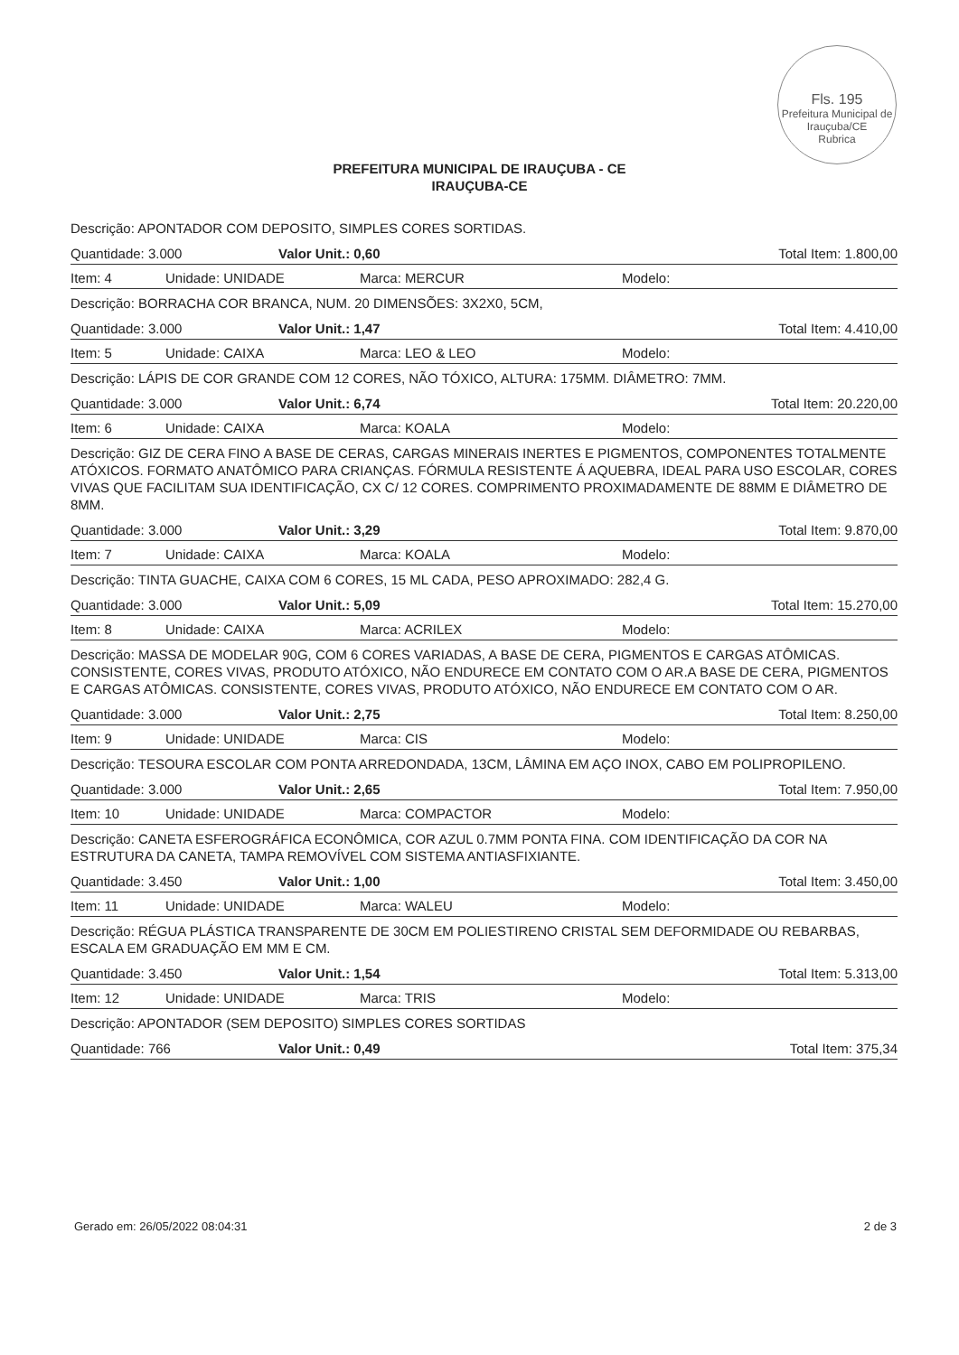Fls. 195
Prefeitura Municipal de Irauçuba/CE
Rubrica
PREFEITURA MUNICIPAL DE IRAUÇUBA - CE
IRAUÇUBA-CE
Descrição: APONTADOR COM DEPOSITO, SIMPLES CORES SORTIDAS.
Quantidade: 3.000 Valor Unit.: 0,60 Total Item: 1.800,00
Item: 4 Unidade: UNIDADE Marca: MERCUR Modelo:
Descrição: BORRACHA COR BRANCA, NUM. 20 DIMENSÕES: 3X2X0, 5CM,
Quantidade: 3.000 Valor Unit.: 1,47 Total Item: 4.410,00
Item: 5 Unidade: CAIXA Marca: LEO & LEO Modelo:
Descrição: LÁPIS DE COR GRANDE COM 12 CORES, NÃO TÓXICO, ALTURA: 175MM. DIÂMETRO: 7MM.
Quantidade: 3.000 Valor Unit.: 6,74 Total Item: 20.220,00
Item: 6 Unidade: CAIXA Marca: KOALA Modelo:
Descrição: GIZ DE CERA FINO A BASE DE CERAS, CARGAS MINERAIS INERTES E PIGMENTOS, COMPONENTES TOTALMENTE ATÓXICOS. FORMATO ANATÔMICO PARA CRIANÇAS. FÓRMULA RESISTENTE Á AQUEBRA, IDEAL PARA USO ESCOLAR, CORES VIVAS QUE FACILITAM SUA IDENTIFICAÇÃO, CX C/ 12 CORES. COMPRIMENTO PROXIMADAMENTE DE 88MM E DIÂMETRO DE 8MM.
Quantidade: 3.000 Valor Unit.: 3,29 Total Item: 9.870,00
Item: 7 Unidade: CAIXA Marca: KOALA Modelo:
Descrição: TINTA GUACHE, CAIXA COM 6 CORES, 15 ML CADA, PESO APROXIMADO: 282,4 G.
Quantidade: 3.000 Valor Unit.: 5,09 Total Item: 15.270,00
Item: 8 Unidade: CAIXA Marca: ACRILEX Modelo:
Descrição: MASSA DE MODELAR 90G, COM 6 CORES VARIADAS, A BASE DE CERA, PIGMENTOS E CARGAS ATÔMICAS. CONSISTENTE, CORES VIVAS, PRODUTO ATÓXICO, NÃO ENDURECE EM CONTATO COM O AR.A BASE DE CERA, PIGMENTOS E CARGAS ATÔMICAS. CONSISTENTE, CORES VIVAS, PRODUTO ATÓXICO, NÃO ENDURECE EM CONTATO COM O AR.
Quantidade: 3.000 Valor Unit.: 2,75 Total Item: 8.250,00
Item: 9 Unidade: UNIDADE Marca: CIS Modelo:
Descrição: TESOURA ESCOLAR COM PONTA ARREDONDADA, 13CM, LÂMINA EM AÇO INOX, CABO EM POLIPROPILENO.
Quantidade: 3.000 Valor Unit.: 2,65 Total Item: 7.950,00
Item: 10 Unidade: UNIDADE Marca: COMPACTOR Modelo:
Descrição: CANETA ESFEROGRÁFICA ECONÔMICA, COR AZUL 0.7MM PONTA FINA. COM IDENTIFICAÇÃO DA COR NA ESTRUTURA DA CANETA, TAMPA REMOVÍVEL COM SISTEMA ANTIASFIXIANTE.
Quantidade: 3.450 Valor Unit.: 1,00 Total Item: 3.450,00
Item: 11 Unidade: UNIDADE Marca: WALEU Modelo:
Descrição: RÉGUA PLÁSTICA TRANSPARENTE DE 30CM EM POLIESTIRENO CRISTAL SEM DEFORMIDADE OU REBARBAS, ESCALA EM GRADUAÇÃO EM MM E CM.
Quantidade: 3.450 Valor Unit.: 1,54 Total Item: 5.313,00
Item: 12 Unidade: UNIDADE Marca: TRIS Modelo:
Descrição: APONTADOR (SEM DEPOSITO) SIMPLES CORES SORTIDAS
Quantidade: 766 Valor Unit.: 0,49 Total Item: 375,34
Gerado em: 26/05/2022 08:04:31 2 de 3